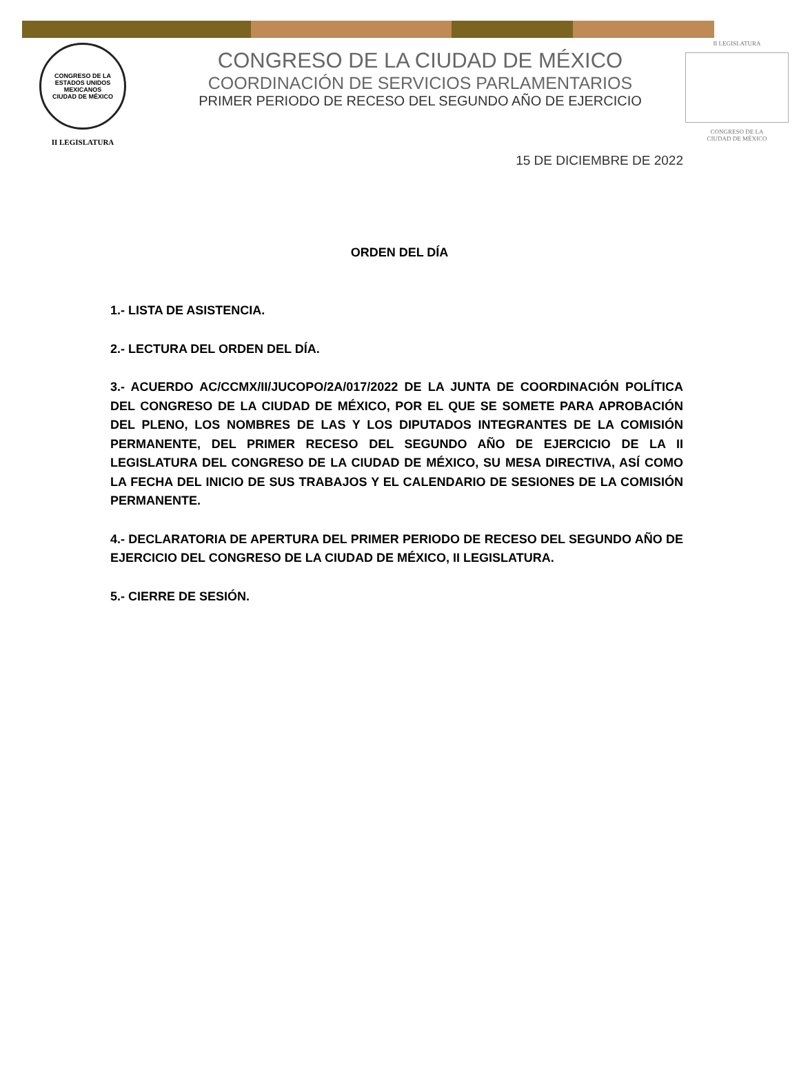CONGRESO DE LA
ESTADOS UNIDOS MEXICANOS
CIUDAD DE MÉXICO
II LEGISLATURA
CONGRESO DE LA CIUDAD DE MÉXICO
COORDINACIÓN DE SERVICIOS PARLAMENTARIOS
PRIMER PERIODO DE RECESO DEL SEGUNDO AÑO DE EJERCICIO
II LEGISLATURA
CONGRESO DE LA
CIUDAD DE MÉXICO
15 DE DICIEMBRE DE 2022
ORDEN DEL DÍA
1.- LISTA DE ASISTENCIA.
2.- LECTURA DEL ORDEN DEL DÍA.
3.- ACUERDO AC/CCMX/II/JUCOPO/2A/017/2022 DE LA JUNTA DE COORDINACIÓN POLÍTICA DEL CONGRESO DE LA CIUDAD DE MÉXICO, POR EL QUE SE SOMETE PARA APROBACIÓN DEL PLENO, LOS NOMBRES DE LAS Y LOS DIPUTADOS INTEGRANTES DE LA COMISIÓN PERMANENTE, DEL PRIMER RECESO DEL SEGUNDO AÑO DE EJERCICIO DE LA II LEGISLATURA DEL CONGRESO DE LA CIUDAD DE MÉXICO, SU MESA DIRECTIVA, ASÍ COMO LA FECHA DEL INICIO DE SUS TRABAJOS Y EL CALENDARIO DE SESIONES DE LA COMISIÓN PERMANENTE.
4.- DECLARATORIA DE APERTURA DEL PRIMER PERIODO DE RECESO DEL SEGUNDO AÑO DE EJERCICIO DEL CONGRESO DE LA CIUDAD DE MÉXICO, II LEGISLATURA.
5.- CIERRE DE SESIÓN.